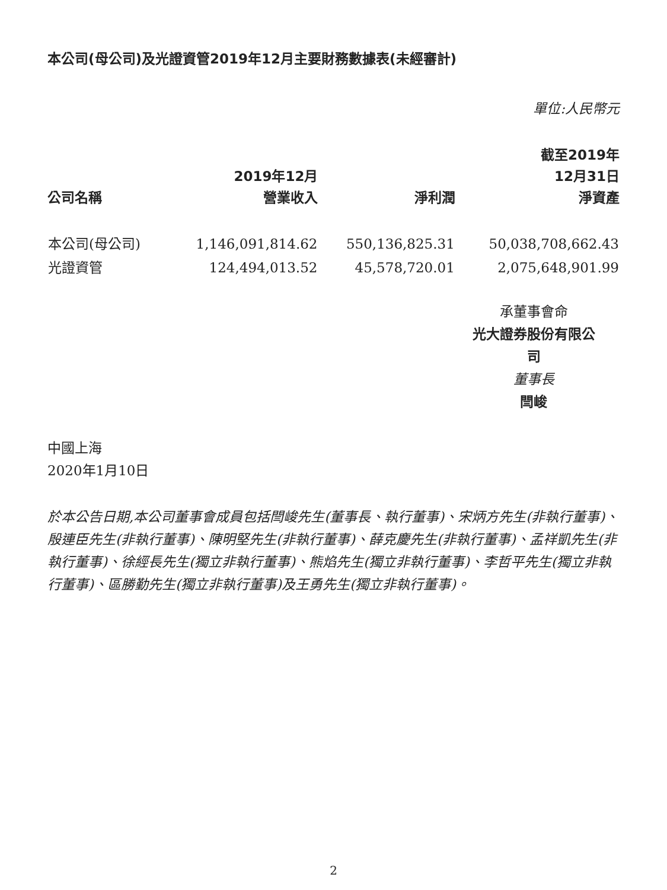本公司(母公司)及光證資管2019年12月主要財務數據表(未經審計)
單位:人民幣元
| 公司名稱 | 2019年12月 營業收入 | 淨利潤 | 截至2019年 12月31日 淨資產 |
| --- | --- | --- | --- |
| 本公司(母公司) | 1,146,091,814.62 | 550,136,825.31 | 50,038,708,662.43 |
| 光證資管 | 124,494,013.52 | 45,578,720.01 | 2,075,648,901.99 |
承董事會命
光大證券股份有限公司
董事長
閆峻
中國上海
2020年1月10日
於本公告日期,本公司董事會成員包括閆峻先生(董事長、執行董事)、宋炳方先生(非執行董事)、殷連臣先生(非執行董事)、陳明堅先生(非執行董事)、薛克慶先生(非執行董事)、孟祥凱先生(非執行董事)、徐經長先生(獨立非執行董事)、熊焰先生(獨立非執行董事)、李哲平先生(獨立非執行董事)、區勝勤先生(獨立非執行董事)及王勇先生(獨立非執行董事)。
2